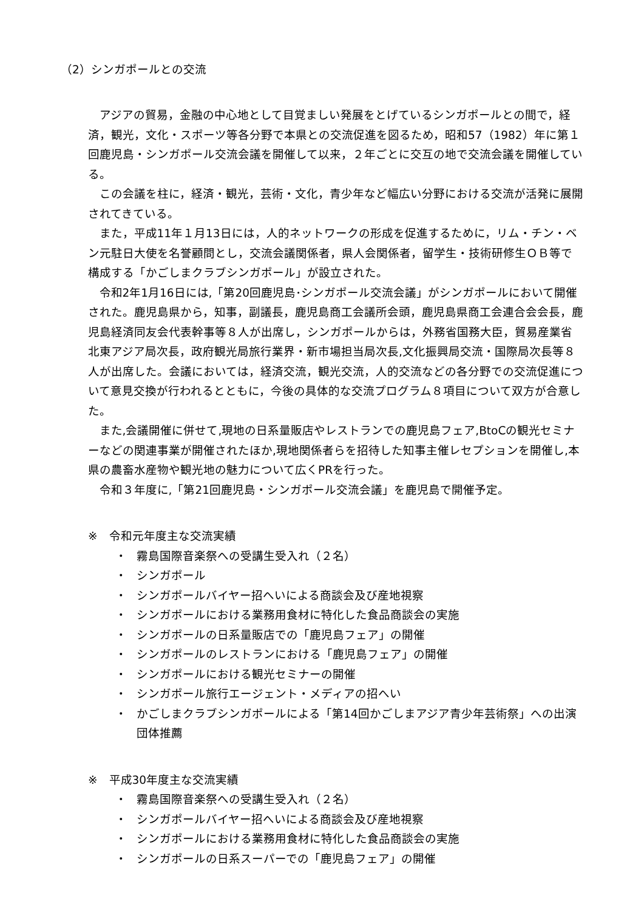（2）シンガポールとの交流
アジアの貿易，金融の中心地として目覚ましい発展をとげているシンガポールとの間で，経済，観光，文化・スポーツ等各分野で本県との交流促進を図るため，昭和57（1982）年に第１回鹿児島・シンガポール交流会議を開催して以来，２年ごとに交互の地で交流会議を開催している。
この会議を柱に，経済・観光，芸術・文化，青少年など幅広い分野における交流が活発に展開されてきている。
また，平成11年１月13日には，人的ネットワークの形成を促進するために，リム・チン・ベン元駐日大使を名誉顧問とし，交流会議関係者，県人会関係者，留学生・技術研修生ＯＢ等で構成する「かごしまクラブシンガポール」が設立された。
令和2年1月16日には,「第20回鹿児島･シンガポール交流会議」がシンガポールにおいて開催された。鹿児島県から，知事，副議長，鹿児島商工会議所会頭，鹿児島県商工会連合会会長，鹿児島経済同友会代表幹事等８人が出席し，シンガポールからは，外務省国務大臣，貿易産業省北東アジア局次長，政府観光局旅行業界・新市場担当局次長,文化振興局交流・国際局次長等８人が出席した。会議においては，経済交流，観光交流，人的交流などの各分野での交流促進について意見交換が行われるとともに，今後の具体的な交流プログラム８項目について双方が合意した。
また,会議開催に併せて,現地の日系量販店やレストランでの鹿児島フェア,BtoCの観光セミナーなどの関連事業が開催されたほか,現地関係者らを招待した知事主催レセプションを開催し,本県の農畜水産物や観光地の魅力について広くPRを行った。
令和３年度に,「第21回鹿児島・シンガポール交流会議」を鹿児島で開催予定。
※　令和元年度主な交流実績
・ 霧島国際音楽祭への受講生受入れ（２名）
・ シンガポール
・ シンガポールバイヤー招へいによる商談会及び産地視察
・ シンガポールにおける業務用食材に特化した食品商談会の実施
・ シンガポールの日系量販店での「鹿児島フェア」の開催
・ シンガポールのレストランにおける「鹿児島フェア」の開催
・ シンガポールにおける観光セミナーの開催
・ シンガポール旅行エージェント・メディアの招へい
・ かごしまクラブシンガポールによる「第14回かごしまアジア青少年芸術祭」への出演団体推薦
※　平成30年度主な交流実績
・ 霧島国際音楽祭への受講生受入れ（２名）
・ シンガポールバイヤー招へいによる商談会及び産地視察
・ シンガポールにおける業務用食材に特化した食品商談会の実施
・ シンガポールの日系スーパーでの「鹿児島フェア」の開催